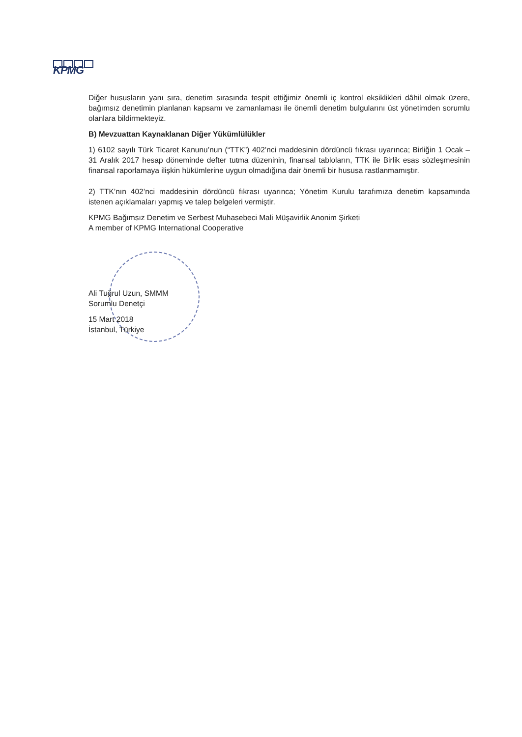KPMG
Diğer hususların yanı sıra, denetim sırasında tespit ettiğimiz önemli iç kontrol eksiklikleri dâhil olmak üzere, bağımsız denetimin planlanan kapsamı ve zamanlaması ile önemli denetim bulgularını üst yönetimden sorumlu olanlara bildirmekteyiz.
B) Mevzuattan Kaynaklanan Diğer Yükümlülükler
1) 6102 sayılı Türk Ticaret Kanunu’nun (“TTK”) 402’nci maddesinin dördüncü fıkrası uyarınca; Birliğin 1 Ocak – 31 Aralık 2017 hesap döneminde defter tutma düzeninin, finansal tabloların, TTK ile Birlik esas sözleşmesinin finansal raporlamaya ilişkin hükümlerine uygun olmadığına dair önemli bir hususa rastlanmamıştır.
2) TTK’nın 402’nci maddesinin dördüncü fıkrası uyarınca; Yönetim Kurulu tarafımıza denetim kapsamında istenen açıklamaları yapmış ve talep belgeleri vermiştir.
KPMG Bağımsız Denetim ve Serbest Muhasebeci Mali Müşavirlik Anonim Şirketi
A member of KPMG International Cooperative
Ali Tuğrul Uzun, SMMM
Sorumlu Denetçi
15 Mart 2018
İstanbul, Türkiye